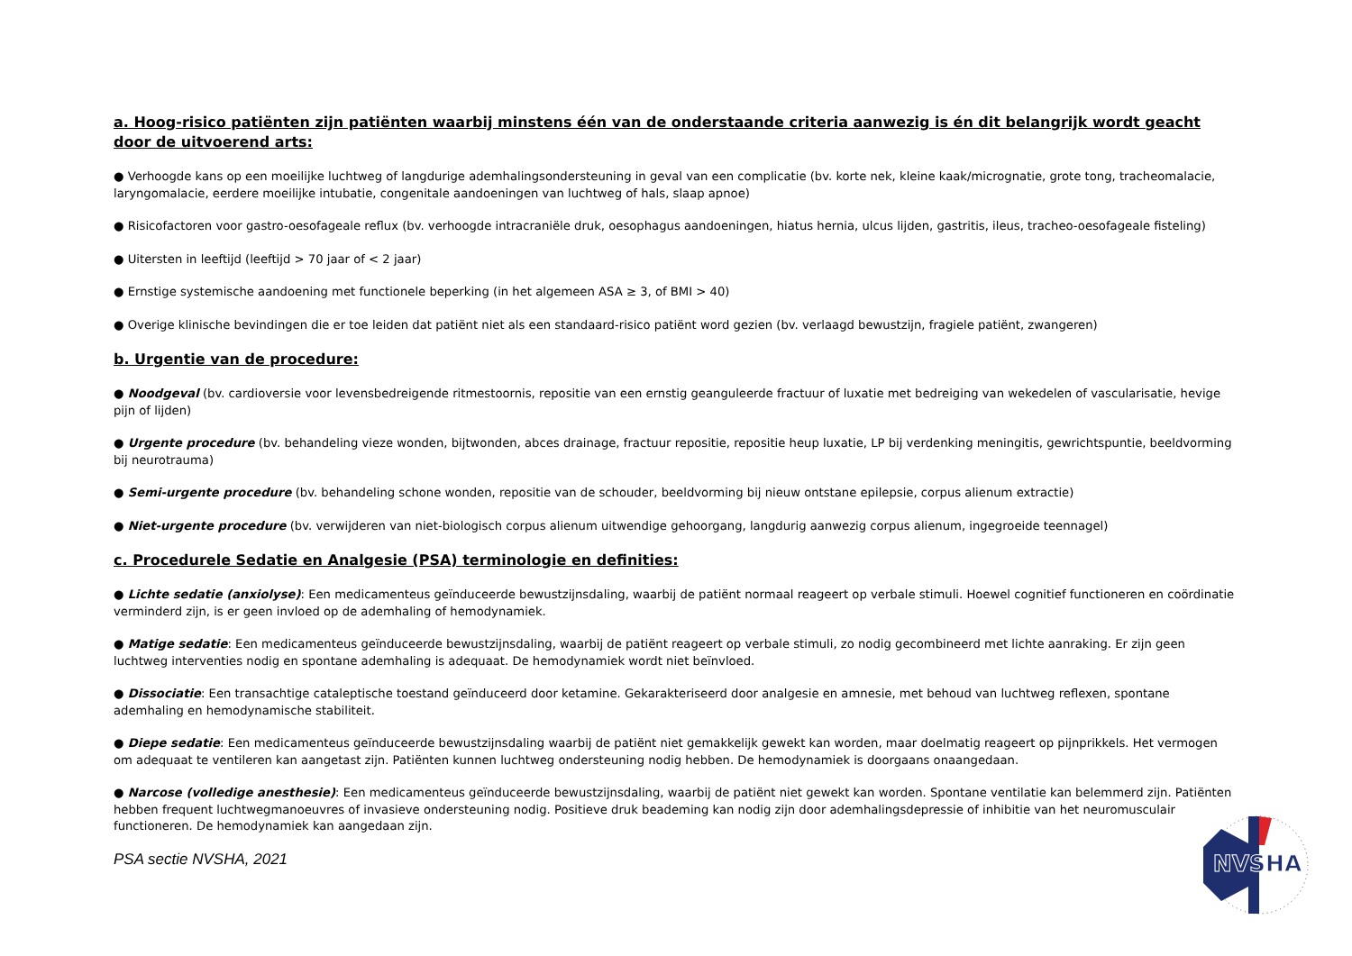a. Hoog-risico patiënten zijn patiënten waarbij minstens één van de onderstaande criteria aanwezig is én dit belangrijk wordt geacht door de uitvoerend arts:
● Verhoogde kans op een moeilijke luchtweg of langdurige ademhalingsondersteuning in geval van een complicatie (bv. korte nek, kleine kaak/micrognatie, grote tong, tracheomalacie, laryngomalacie, eerdere moeilijke intubatie, congenitale aandoeningen van luchtweg of hals, slaap apnoe)
● Risicofactoren voor gastro-oesofageale reflux (bv. verhoogde intracraniële druk, oesophagus aandoeningen, hiatus hernia, ulcus lijden, gastritis, ileus, tracheo-oesofageale fisteling)
● Uitersten in leeftijd (leeftijd > 70 jaar of < 2 jaar)
● Ernstige systemische aandoening met functionele beperking (in het algemeen ASA ≥ 3, of BMI > 40)
● Overige klinische bevindingen die er toe leiden dat patiënt niet als een standaard-risico patiënt word gezien (bv. verlaagd bewustzijn, fragiele patiënt, zwangeren)
b. Urgentie van de procedure:
● Noodgeval (bv. cardioversie voor levensbedreigende ritmestoornis, repositie van een ernstig geanguleerde fractuur of luxatie met bedreiging van wekedelen of vascularisatie, hevige pijn of lijden)
● Urgente procedure (bv. behandeling vieze wonden, bijtwonden, abces drainage, fractuur repositie, repositie heup luxatie, LP bij verdenking meningitis, gewrichtspuntie, beeldvorming bij neurotrauma)
● Semi-urgente procedure (bv. behandeling schone wonden, repositie van de schouder, beeldvorming bij nieuw ontstane epilepsie, corpus alienum extractie)
● Niet-urgente procedure (bv. verwijderen van niet-biologisch corpus alienum uitwendige gehoorgang, langdurig aanwezig corpus alienum, ingegroeide teennagel)
c. Procedurele Sedatie en Analgesie (PSA) terminologie en definities:
● Lichte sedatie (anxiolyse): Een medicamenteus geïnduceerde bewustzijnsdaling, waarbij de patiënt normaal reageert op verbale stimuli. Hoewel cognitief functioneren en coördinatie verminderd zijn, is er geen invloed op de ademhaling of hemodynamiek.
● Matige sedatie: Een medicamenteus geïnduceerde bewustzijnsdaling, waarbij de patiënt reageert op verbale stimuli, zo nodig gecombineerd met lichte aanraking. Er zijn geen luchtweg interventies nodig en spontane ademhaling is adequaat. De hemodynamiek wordt niet beïnvloed.
● Dissociatie: Een transachtige cataleptische toestand geïnduceerd door ketamine. Gekarakteriseerd door analgesie en amnesie, met behoud van luchtweg reflexen, spontane ademhaling en hemodynamische stabiliteit.
● Diepe sedatie: Een medicamenteus geïnduceerde bewustzijnsdaling waarbij de patiënt niet gemakkelijk gewekt kan worden, maar doelmatig reageert op pijnprikkels. Het vermogen om adequaat te ventileren kan aangetast zijn. Patiënten kunnen luchtweg ondersteuning nodig hebben. De hemodynamiek is doorgaans onaangedaan.
● Narcose (volledige anesthesie): Een medicamenteus geïnduceerde bewustzijnsdaling, waarbij de patiënt niet gewekt kan worden. Spontane ventilatie kan belemmerd zijn. Patiënten hebben frequent luchtwegmanoeuvres of invasieve ondersteuning nodig. Positieve druk beademing kan nodig zijn door ademhalingsdepressie of inhibitie van het neuromusculair functioneren. De hemodynamiek kan aangedaan zijn.
PSA sectie NVSHA, 2021
NVSHA